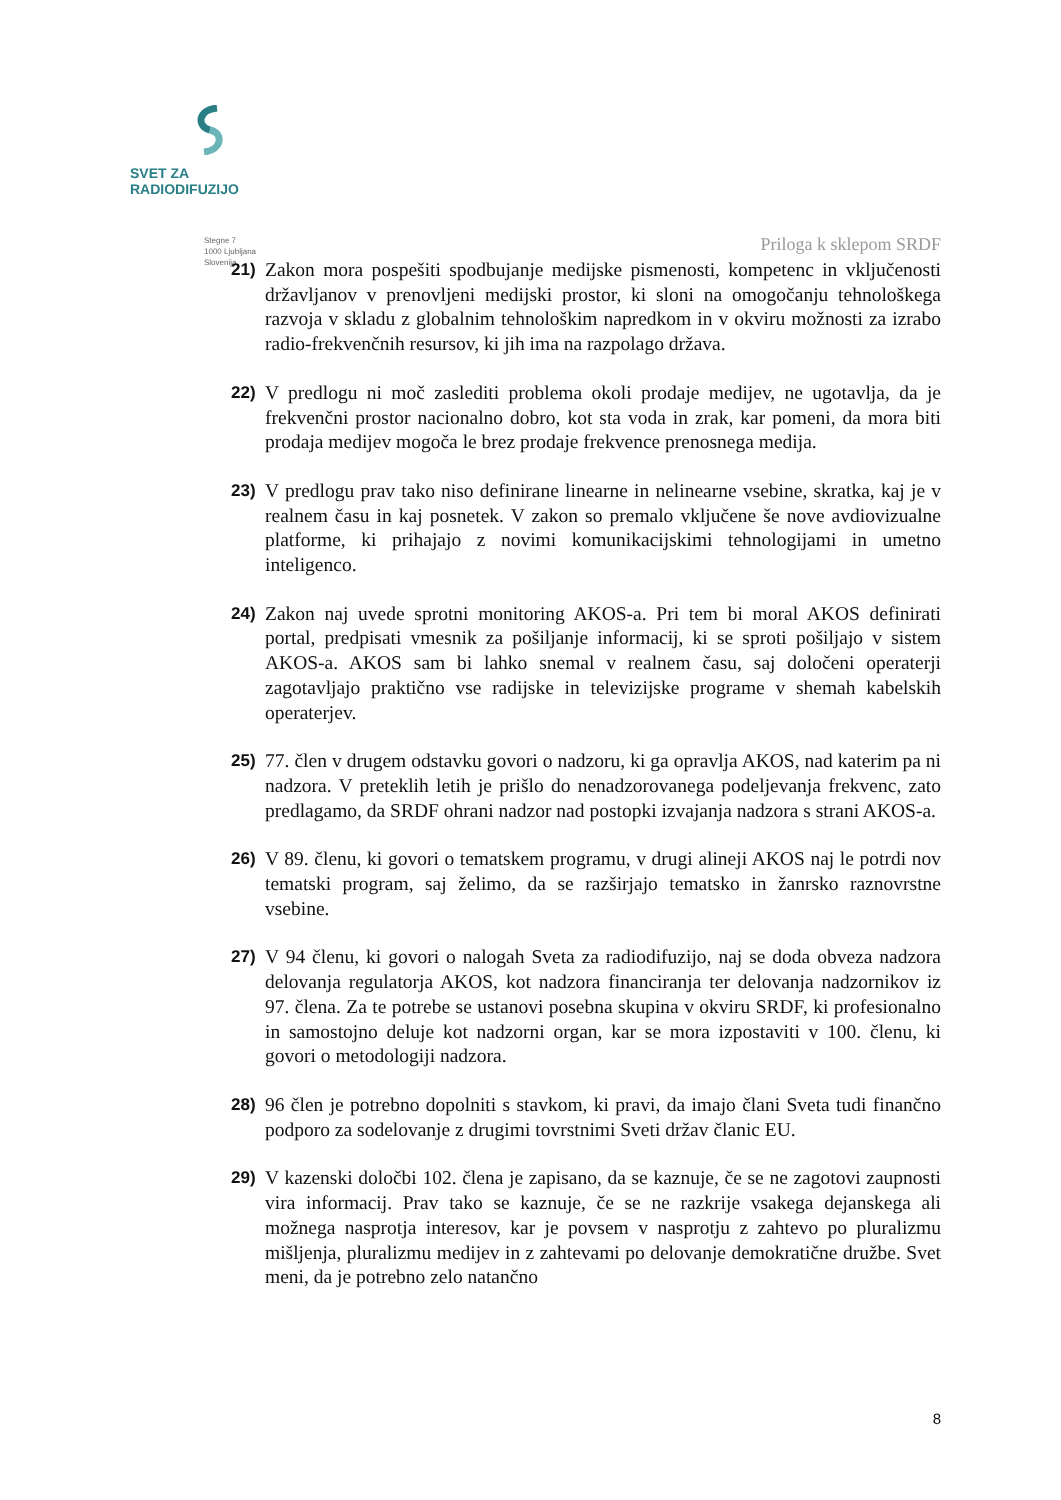SVET ZA RADIODIFUZIJO
Stegne 7
1000 Ljubljana
Slovenija
Priloga k sklepom SRDF
21) Zakon mora pospešiti spodbujanje medijske pismenosti, kompetenc in vključenosti državljanov v prenovljeni medijski prostor, ki sloni na omogočanju tehnološkega razvoja v skladu z globalnim tehnološkim napredkom in v okviru možnosti za izrabo radio-frekvenčnih resursov, ki jih ima na razpolago država.
22) V predlogu ni moč zaslediti problema okoli prodaje medijev, ne ugotavlja, da je frekvenčni prostor nacionalno dobro, kot sta voda in zrak, kar pomeni, da mora biti prodaja medijev mogoča le brez prodaje frekvence prenosnega medija.
23) V predlogu prav tako niso definirane linearne in nelinearne vsebine, skratka, kaj je v realnem času in kaj posnetek. V zakon so premalo vključene še nove avdiovizualne platforme, ki prihajajo z novimi komunikacijskimi tehnologijami in umetno inteligenco.
24) Zakon naj uvede sprotni monitoring AKOS-a. Pri tem bi moral AKOS definirati portal, predpisati vmesnik za pošiljanje informacij, ki se sproti pošiljajo v sistem AKOS-a. AKOS sam bi lahko snemal v realnem času, saj določeni operaterji zagotavljajo praktično vse radijske in televizijske programe v shemah kabelskih operaterjev.
25) 77. člen v drugem odstavku govori o nadzoru, ki ga opravlja AKOS, nad katerim pa ni nadzora. V preteklih letih je prišlo do nenadzorovanega podeljevanja frekvenc, zato predlagamo, da SRDF ohrani nadzor nad postopki izvajanja nadzora s strani AKOS-a.
26) V 89. členu, ki govori o tematskem programu, v drugi alineji AKOS naj le potrdi nov tematski program, saj želimo, da se razširjajo tematsko in žanrsko raznovrstne vsebine.
27) V 94 členu, ki govori o nalogah Sveta za radiodifuzijo, naj se doda obveza nadzora delovanja regulatorja AKOS, kot nadzora financiranja ter delovanja nadzornikov iz 97. člena. Za te potrebe se ustanovi posebna skupina v okviru SRDF, ki profesionalno in samostojno deluje kot nadzorni organ, kar se mora izpostaviti v 100. členu, ki govori o metodologiji nadzora.
28) 96 člen je potrebno dopolniti s stavkom, ki pravi, da imajo člani Sveta tudi finančno podporo za sodelovanje z drugimi tovrstnimi Sveti držav članic EU.
29) V kazenski določbi 102. člena je zapisano, da se kaznuje, če se ne zagotovi zaupnosti vira informacij. Prav tako se kaznuje, če se ne razkrije vsakega dejanskega ali možnega nasprotja interesov, kar je povsem v nasprotju z zahtevo po pluralizmu mišljenja, pluralizmu medijev in z zahtevami po delovanje demokratične družbe. Svet meni, da je potrebno zelo natančno
8